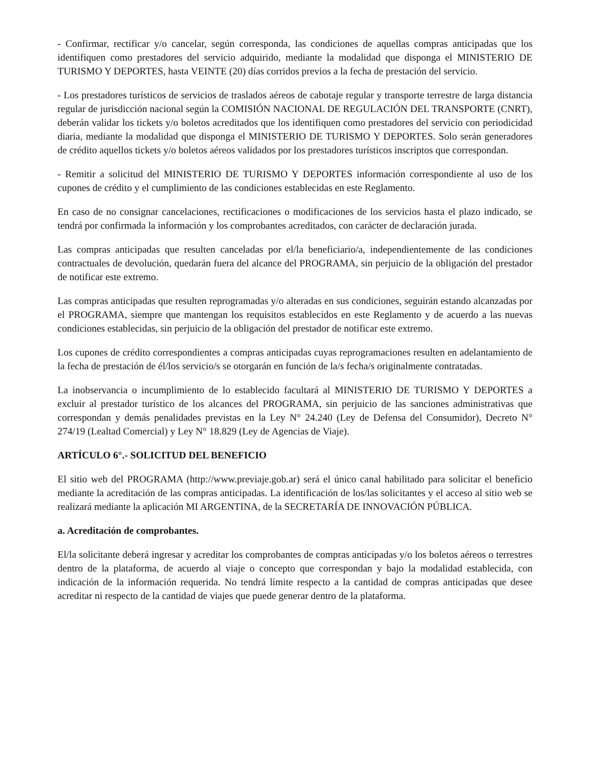- Confirmar, rectificar y/o cancelar, según corresponda, las condiciones de aquellas compras anticipadas que los identifiquen como prestadores del servicio adquirido, mediante la modalidad que disponga el MINISTERIO DE TURISMO Y DEPORTES, hasta VEINTE (20) días corridos previos a la fecha de prestación del servicio.
- Los prestadores turísticos de servicios de traslados aéreos de cabotaje regular y transporte terrestre de larga distancia regular de jurisdicción nacional según la COMISIÓN NACIONAL DE REGULACIÓN DEL TRANSPORTE (CNRT), deberán validar los tickets y/o boletos acreditados que los identifiquen como prestadores del servicio con periodicidad diaria, mediante la modalidad que disponga el MINISTERIO DE TURISMO Y DEPORTES. Solo serán generadores de crédito aquellos tickets y/o boletos aéreos validados por los prestadores turísticos inscriptos que correspondan.
- Remitir a solicitud del MINISTERIO DE TURISMO Y DEPORTES información correspondiente al uso de los cupones de crédito y el cumplimiento de las condiciones establecidas en este Reglamento.
En caso de no consignar cancelaciones, rectificaciones o modificaciones de los servicios hasta el plazo indicado, se tendrá por confirmada la información y los comprobantes acreditados, con carácter de declaración jurada.
Las compras anticipadas que resulten canceladas por el/la beneficiario/a, independientemente de las condiciones contractuales de devolución, quedarán fuera del alcance del PROGRAMA, sin perjuicio de la obligación del prestador de notificar este extremo.
Las compras anticipadas que resulten reprogramadas y/o alteradas en sus condiciones, seguirán estando alcanzadas por el PROGRAMA, siempre que mantengan los requisitos establecidos en este Reglamento y de acuerdo a las nuevas condiciones establecidas, sin perjuicio de la obligación del prestador de notificar este extremo.
Los cupones de crédito correspondientes a compras anticipadas cuyas reprogramaciones resulten en adelantamiento de la fecha de prestación de él/los servicio/s se otorgarán en función de la/s fecha/s originalmente contratadas.
La inobservancia o incumplimiento de lo establecido facultará al MINISTERIO DE TURISMO Y DEPORTES a excluir al prestador turístico de los alcances del PROGRAMA, sin perjuicio de las sanciones administrativas que correspondan y demás penalidades previstas en la Ley N° 24.240 (Ley de Defensa del Consumidor), Decreto N° 274/19 (Lealtad Comercial) y Ley N° 18.829 (Ley de Agencias de Viaje).
ARTÍCULO 6°.- SOLICITUD DEL BENEFICIO
El sitio web del PROGRAMA (http://www.previaje.gob.ar) será el único canal habilitado para solicitar el beneficio mediante la acreditación de las compras anticipadas. La identificación de los/las solicitantes y el acceso al sitio web se realizará mediante la aplicación MI ARGENTINA, de la SECRETARÍA DE INNOVACIÓN PÚBLICA.
a. Acreditación de comprobantes.
El/la solicitante deberá ingresar y acreditar los comprobantes de compras anticipadas y/o los boletos aéreos o terrestres dentro de la plataforma, de acuerdo al viaje o concepto que correspondan y bajo la modalidad establecida, con indicación de la información requerida. No tendrá límite respecto a la cantidad de compras anticipadas que desee acreditar ni respecto de la cantidad de viajes que puede generar dentro de la plataforma.